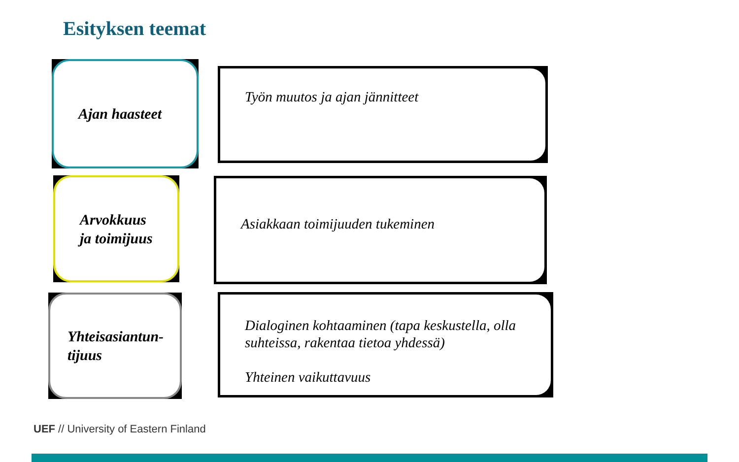Esityksen teemat
Ajan haasteet
Työn muutos ja ajan jännitteet
Arvokkuus ja toimijuus Asiakkaan toimijuuden tukeminen
Yhteisasiantun-tijuus
Dialoginen kohtaaminen (tapa keskustella, olla suhteissa, rakentaa tietoa yhdessä)
Yhteinen vaikuttavuus
UEF // University of Eastern Finland